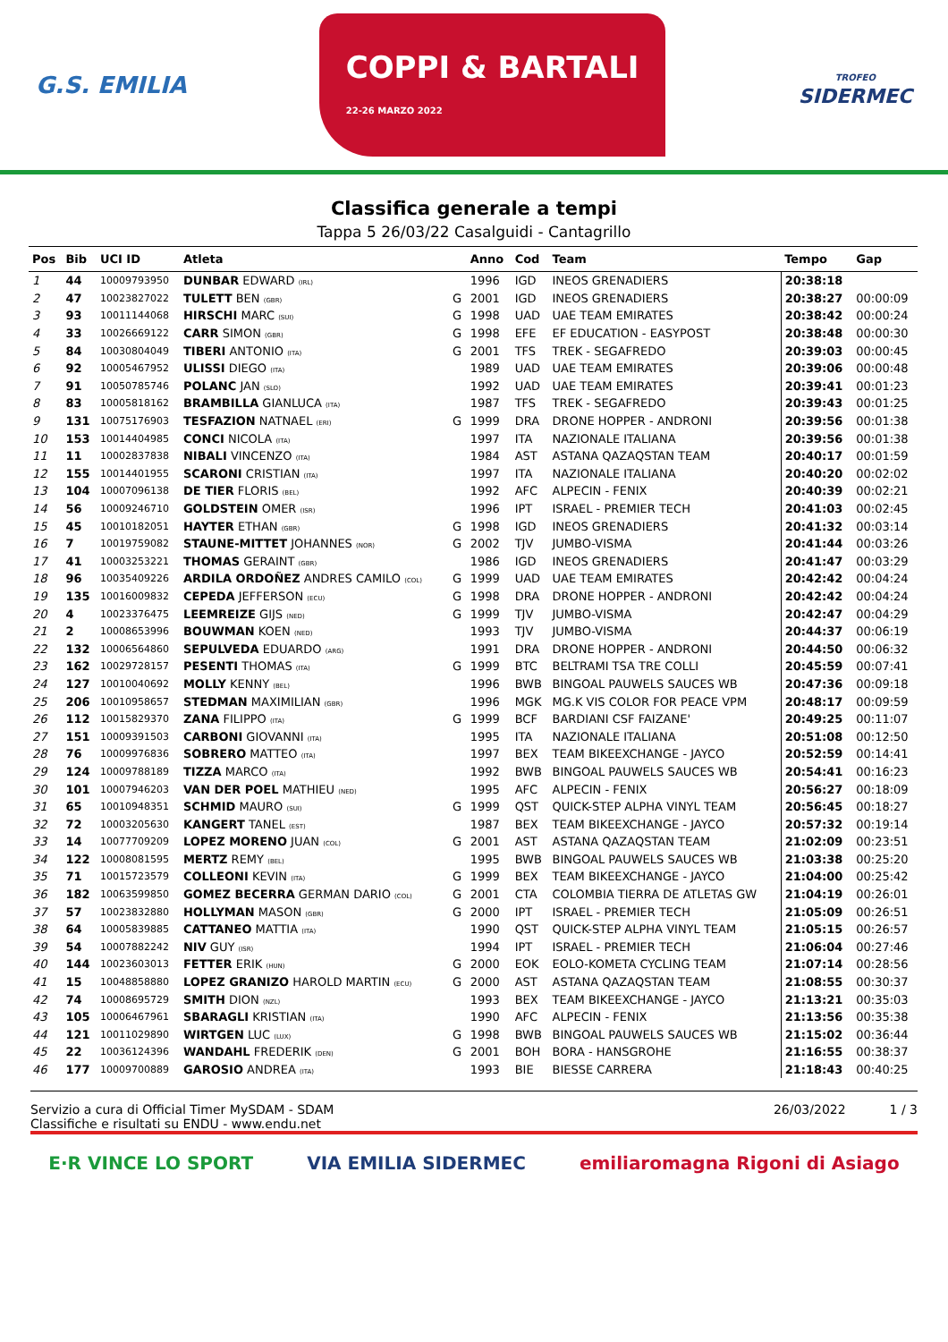G.S. EMILIA
COPPI & BARTALI
22-26 MARZO 2022
TROFEO
SIDERMEC
Classifica generale a tempi
Tappa 5 26/03/22 Casalguidi - Cantagrillo
| Pos | Bib | UCI ID | Atleta | | Anno | Cod | Team | Tempo | Gap |
| --- | --- | --- | --- | --- | --- | --- | --- | --- | --- |
| 1 | 44 | 10009793950 | DUNBAR EDWARD (IRL) | | 1996 | IGD | INEOS GRENADIERS | 20:38:18 | |
| 2 | 47 | 10023827022 | TULETT BEN (GBR) | G | 2001 | IGD | INEOS GRENADIERS | 20:38:27 | 00:00:09 |
| 3 | 93 | 10011144068 | HIRSCHI MARC (SUI) | G | 1998 | UAD | UAE TEAM EMIRATES | 20:38:42 | 00:00:24 |
| 4 | 33 | 10026669122 | CARR SIMON (GBR) | G | 1998 | EFE | EF EDUCATION - EASYPOST | 20:38:48 | 00:00:30 |
| 5 | 84 | 10030804049 | TIBERI ANTONIO (ITA) | G | 2001 | TFS | TREK - SEGAFREDO | 20:39:03 | 00:00:45 |
| 6 | 92 | 10005467952 | ULISSI DIEGO (ITA) | | 1989 | UAD | UAE TEAM EMIRATES | 20:39:06 | 00:00:48 |
| 7 | 91 | 10050785746 | POLANC JAN (SLO) | | 1992 | UAD | UAE TEAM EMIRATES | 20:39:41 | 00:01:23 |
| 8 | 83 | 10005818162 | BRAMBILLA GIANLUCA (ITA) | | 1987 | TFS | TREK - SEGAFREDO | 20:39:43 | 00:01:25 |
| 9 | 131 | 10075176903 | TESFAZION NATNAEL (ERI) | G | 1999 | DRA | DRONE HOPPER - ANDRONI | 20:39:56 | 00:01:38 |
| 10 | 153 | 10014404985 | CONCI NICOLA (ITA) | | 1997 | ITA | NAZIONALE ITALIANA | 20:39:56 | 00:01:38 |
| 11 | 11 | 10002837838 | NIBALI VINCENZO (ITA) | | 1984 | AST | ASTANA QAZAQSTAN TEAM | 20:40:17 | 00:01:59 |
| 12 | 155 | 10014401955 | SCARONI CRISTIAN (ITA) | | 1997 | ITA | NAZIONALE ITALIANA | 20:40:20 | 00:02:02 |
| 13 | 104 | 10007096138 | DE TIER FLORIS (BEL) | | 1992 | AFC | ALPECIN - FENIX | 20:40:39 | 00:02:21 |
| 14 | 56 | 10009246710 | GOLDSTEIN OMER (ISR) | | 1996 | IPT | ISRAEL - PREMIER TECH | 20:41:03 | 00:02:45 |
| 15 | 45 | 10010182051 | HAYTER ETHAN (GBR) | G | 1998 | IGD | INEOS GRENADIERS | 20:41:32 | 00:03:14 |
| 16 | 7 | 10019759082 | STAUNE-MITTET JOHANNES (NOR) | G | 2002 | TJV | JUMBO-VISMA | 20:41:44 | 00:03:26 |
| 17 | 41 | 10003253221 | THOMAS GERAINT (GBR) | | 1986 | IGD | INEOS GRENADIERS | 20:41:47 | 00:03:29 |
| 18 | 96 | 10035409226 | ARDILA ORDOÑEZ ANDRES CAMILO (COL) | G | 1999 | UAD | UAE TEAM EMIRATES | 20:42:42 | 00:04:24 |
| 19 | 135 | 10016009832 | CEPEDA JEFFERSON (ECU) | G | 1998 | DRA | DRONE HOPPER - ANDRONI | 20:42:42 | 00:04:24 |
| 20 | 4 | 10023376475 | LEEMREIZE GIJS (NED) | G | 1999 | TJV | JUMBO-VISMA | 20:42:47 | 00:04:29 |
| 21 | 2 | 10008653996 | BOUWMAN KOEN (NED) | | 1993 | TJV | JUMBO-VISMA | 20:44:37 | 00:06:19 |
| 22 | 132 | 10006564860 | SEPULVEDA EDUARDO (ARG) | | 1991 | DRA | DRONE HOPPER - ANDRONI | 20:44:50 | 00:06:32 |
| 23 | 162 | 10029728157 | PESENTI THOMAS (ITA) | G | 1999 | BTC | BELTRAMI TSA TRE COLLI | 20:45:59 | 00:07:41 |
| 24 | 127 | 10010040692 | MOLLY KENNY (BEL) | | 1996 | BWB | BINGOAL PAUWELS SAUCES WB | 20:47:36 | 00:09:18 |
| 25 | 206 | 10010958657 | STEDMAN MAXIMILIAN (GBR) | | 1996 | MGK | MG.K VIS COLOR FOR PEACE VPM | 20:48:17 | 00:09:59 |
| 26 | 112 | 10015829370 | ZANA FILIPPO (ITA) | G | 1999 | BCF | BARDIANI CSF FAIZANE' | 20:49:25 | 00:11:07 |
| 27 | 151 | 10009391503 | CARBONI GIOVANNI (ITA) | | 1995 | ITA | NAZIONALE ITALIANA | 20:51:08 | 00:12:50 |
| 28 | 76 | 10009976836 | SOBRERO MATTEO (ITA) | | 1997 | BEX | TEAM BIKEEXCHANGE - JAYCO | 20:52:59 | 00:14:41 |
| 29 | 124 | 10009788189 | TIZZA MARCO (ITA) | | 1992 | BWB | BINGOAL PAUWELS SAUCES WB | 20:54:41 | 00:16:23 |
| 30 | 101 | 10007946203 | VAN DER POEL MATHIEU (NED) | | 1995 | AFC | ALPECIN - FENIX | 20:56:27 | 00:18:09 |
| 31 | 65 | 10010948351 | SCHMID MAURO (SUI) | G | 1999 | QST | QUICK-STEP ALPHA VINYL TEAM | 20:56:45 | 00:18:27 |
| 32 | 72 | 10003205630 | KANGERT TANEL (EST) | | 1987 | BEX | TEAM BIKEEXCHANGE - JAYCO | 20:57:32 | 00:19:14 |
| 33 | 14 | 10077709209 | LOPEZ MORENO JUAN (COL) | G | 2001 | AST | ASTANA QAZAQSTAN TEAM | 21:02:09 | 00:23:51 |
| 34 | 122 | 10008081595 | MERTZ REMY (BEL) | | 1995 | BWB | BINGOAL PAUWELS SAUCES WB | 21:03:38 | 00:25:20 |
| 35 | 71 | 10015723579 | COLLEONI KEVIN (ITA) | G | 1999 | BEX | TEAM BIKEEXCHANGE - JAYCO | 21:04:00 | 00:25:42 |
| 36 | 182 | 10063599850 | GOMEZ BECERRA GERMAN DARIO (COL) | G | 2001 | CTA | COLOMBIA TIERRA DE ATLETAS GW | 21:04:19 | 00:26:01 |
| 37 | 57 | 10023832880 | HOLLYMAN MASON (GBR) | G | 2000 | IPT | ISRAEL - PREMIER TECH | 21:05:09 | 00:26:51 |
| 38 | 64 | 10005839885 | CATTANEO MATTIA (ITA) | | 1990 | QST | QUICK-STEP ALPHA VINYL TEAM | 21:05:15 | 00:26:57 |
| 39 | 54 | 10007882242 | NIV GUY (ISR) | | 1994 | IPT | ISRAEL - PREMIER TECH | 21:06:04 | 00:27:46 |
| 40 | 144 | 10023603013 | FETTER ERIK (HUN) | G | 2000 | EOK | EOLO-KOMETA CYCLING TEAM | 21:07:14 | 00:28:56 |
| 41 | 15 | 10048858880 | LOPEZ GRANIZO HAROLD MARTIN (ECU) | G | 2000 | AST | ASTANA QAZAQSTAN TEAM | 21:08:55 | 00:30:37 |
| 42 | 74 | 10008695729 | SMITH DION (NZL) | | 1993 | BEX | TEAM BIKEEXCHANGE - JAYCO | 21:13:21 | 00:35:03 |
| 43 | 105 | 10006467961 | SBARAGLI KRISTIAN (ITA) | | 1990 | AFC | ALPECIN - FENIX | 21:13:56 | 00:35:38 |
| 44 | 121 | 10011029890 | WIRTGEN LUC (LUX) | G | 1998 | BWB | BINGOAL PAUWELS SAUCES WB | 21:15:02 | 00:36:44 |
| 45 | 22 | 10036124396 | WANDAHL FREDERIK (DEN) | G | 2001 | BOH | BORA - HANSGROHE | 21:16:55 | 00:38:37 |
| 46 | 177 | 10009700889 | GAROSIO ANDREA (ITA) | | 1993 | BIE | BIESSE CARRERA | 21:18:43 | 00:40:25 |
Servizio a cura di Official Timer MySDAM - SDAM
Classifiche e risultati su ENDU - www.endu.net
26/03/2022 1 / 3
E·R VINCE LO SPORT VIA EMILIA SIDERMEC emiliaromagna Rigoni di Asiago